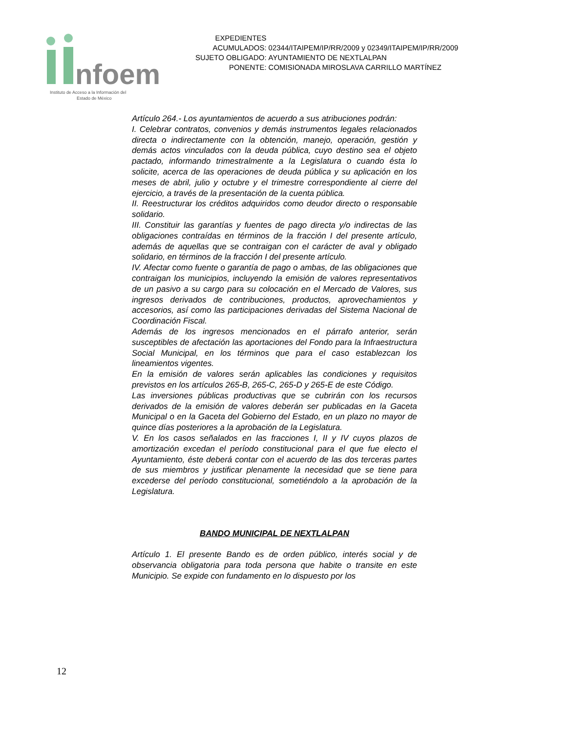nfoem
Instituto de Acceso a la Información del
Estado de México
| EXPEDIENTES ACUMULADOS: | 02344/ITAIPEM/IP/RR/2009 y 02349/ITAIPEM/IP/RR/2009 |
| SUJETO OBLIGADO: | AYUNTAMIENTO DE NEXTLALPAN |
| PONENTE: | COMISIONADA MIROSLAVA CARRILLO MARTÍNEZ |
Artículo 264.- Los ayuntamientos de acuerdo a sus atribuciones podrán:
I. Celebrar contratos, convenios y demás instrumentos legales relacionados directa o indirectamente con la obtención, manejo, operación, gestión y demás actos vinculados con la deuda pública, cuyo destino sea el objeto pactado, informando trimestralmente a la Legislatura o cuando ésta lo solicite, acerca de las operaciones de deuda pública y su aplicación en los meses de abril, julio y octubre y el trimestre correspondiente al cierre del ejercicio, a través de la presentación de la cuenta pública.
II. Reestructurar los créditos adquiridos como deudor directo o responsable solidario.
III. Constituir las garantías y fuentes de pago directa y/o indirectas de las obligaciones contraídas en términos de la fracción I del presente artículo, además de aquellas que se contraigan con el carácter de aval y obligado solidario, en términos de la fracción I del presente artículo.
IV. Afectar como fuente o garantía de pago o ambas, de las obligaciones que contraigan los municipios, incluyendo la emisión de valores representativos de un pasivo a su cargo para su colocación en el Mercado de Valores, sus ingresos derivados de contribuciones, productos, aprovechamientos y accesorios, así como las participaciones derivadas del Sistema Nacional de Coordinación Fiscal.
Además de los ingresos mencionados en el párrafo anterior, serán susceptibles de afectación las aportaciones del Fondo para la Infraestructura Social Municipal, en los términos que para el caso establezcan los lineamientos vigentes.
En la emisión de valores serán aplicables las condiciones y requisitos previstos en los artículos 265-B, 265-C, 265-D y 265-E de este Código.
Las inversiones públicas productivas que se cubrirán con los recursos derivados de la emisión de valores deberán ser publicadas en la Gaceta Municipal o en la Gaceta del Gobierno del Estado, en un plazo no mayor de quince días posteriores a la aprobación de la Legislatura.
V. En los casos señalados en las fracciones I, II y IV cuyos plazos de amortización excedan el período constitucional para el que fue electo el Ayuntamiento, éste deberá contar con el acuerdo de las dos terceras partes de sus miembros y justificar plenamente la necesidad que se tiene para excederse del período constitucional, sometiéndolo a la aprobación de la Legislatura.
BANDO MUNICIPAL DE NEXTLALPAN
Artículo 1. El presente Bando es de orden público, interés social y de observancia obligatoria para toda persona que habite o transite en este Municipio. Se expide con fundamento en lo dispuesto por los
12